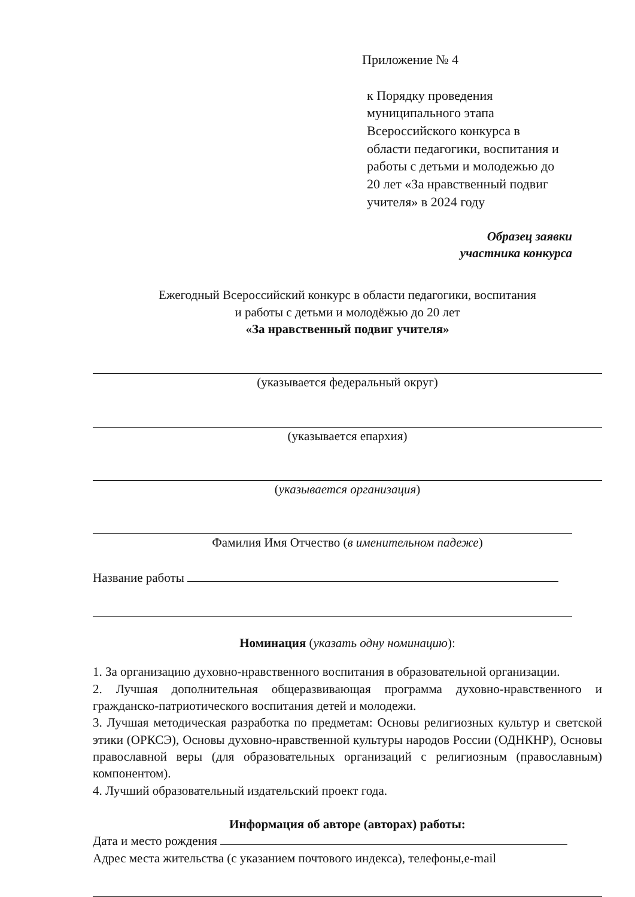Приложение № 4
к Порядку проведения
муниципального этапа
Всероссийского конкурса в
области педагогики, воспитания и
работы с детьми и молодежью до
20 лет «За нравственный подвиг
учителя» в 2024 году
Образец заявки
участника конкурса
Ежегодный Всероссийский конкурс в области педагогики, воспитания
и работы с детьми и молодёжью до 20 лет
«За нравственный подвиг учителя»
(указывается федеральный округ)
(указывается епархия)
(указывается организация)
Фамилия Имя Отчество (в именительном падеже)
Название работы
Номинация (указать одну номинацию):
1. За организацию духовно-нравственного воспитания в образовательной организации.
2. Лучшая дополнительная общеразвивающая программа духовно-нравственного и гражданско-патриотического воспитания детей и молодежи.
3. Лучшая методическая разработка по предметам: Основы религиозных культур и светской этики (ОРКСЭ), Основы духовно-нравственной культуры народов России (ОДНКНР), Основы православной веры (для образовательных организаций с религиозным (православным) компонентом).
4. Лучший образовательный издательский проект года.
Информация об авторе (авторах) работы:
Дата и место рождения
Адрес места жительства (с указанием почтового индекса), телефоны,e-mail